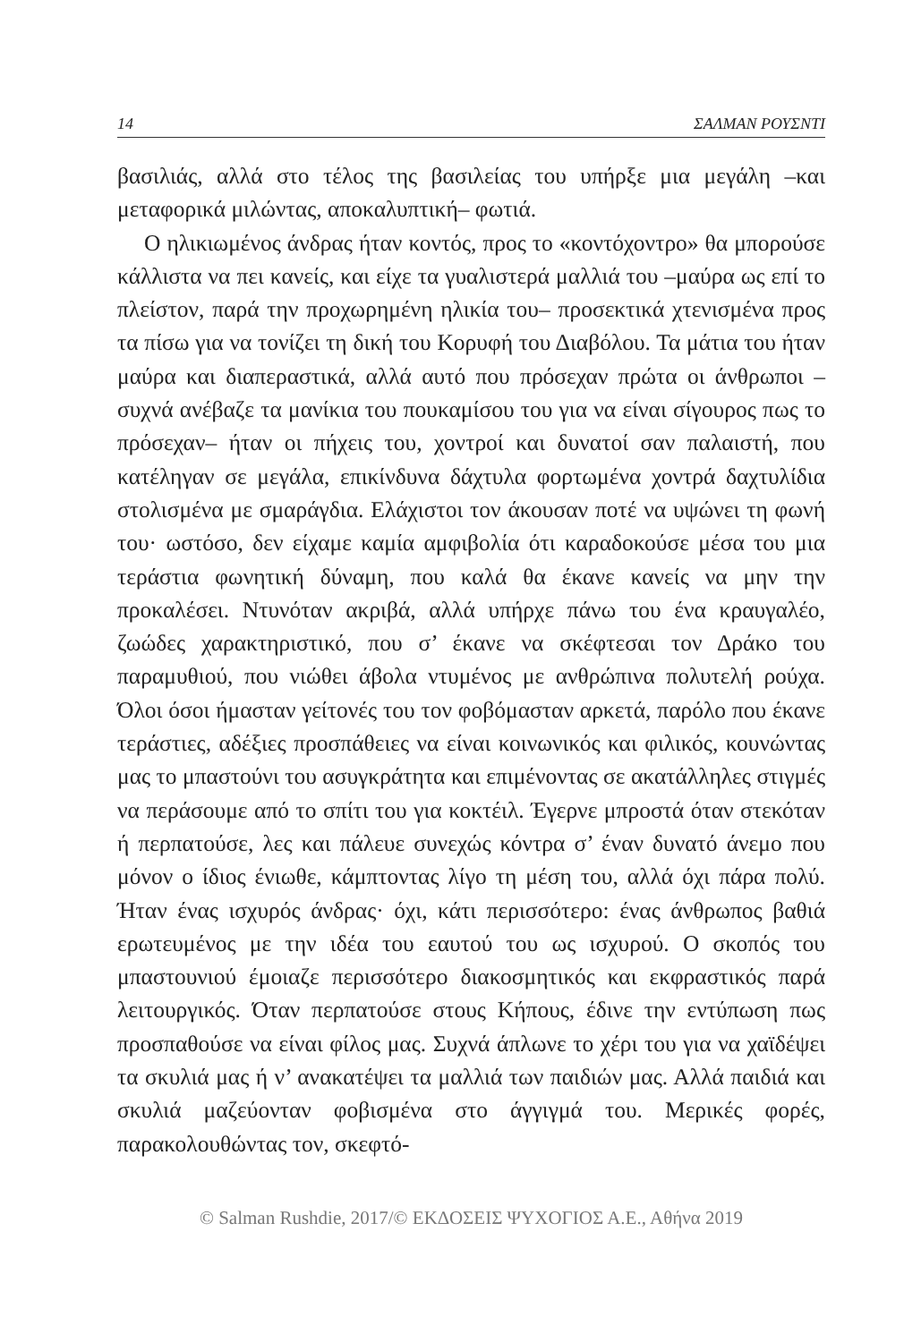14 ΣΑΛΜΑΝ ΡΟΥΣΝΤΙ
βασιλιάς, αλλά στο τέλος της βασιλείας του υπήρξε μια μεγάλη –και μεταφορικά μιλώντας, αποκαλυπτική– φωτιά.
Ο ηλικιωμένος άνδρας ήταν κοντός, προς το «κοντόχοντρο» θα μπορούσε κάλλιστα να πει κανείς, και είχε τα γυαλιστερά μαλλιά του –μαύρα ως επί το πλείστον, παρά την προχωρημένη ηλικία του– προσεκτικά χτενισμένα προς τα πίσω για να τονίζει τη δική του Κορυφή του Διαβόλου. Τα μάτια του ήταν μαύρα και διαπεραστικά, αλλά αυτό που πρόσεχαν πρώτα οι άνθρωποι –συχνά ανέβαζε τα μανίκια του πουκαμίσου του για να είναι σίγουρος πως το πρόσεχαν– ήταν οι πήχεις του, χοντροί και δυνατοί σαν παλαιστή, που κατέληγαν σε μεγάλα, επικίνδυνα δάχτυλα φορτωμένα χοντρά δαχτυλίδια στολισμένα με σμαράγδια. Ελάχιστοι τον άκουσαν ποτέ να υψώνει τη φωνή του· ωστόσο, δεν είχαμε καμία αμφιβολία ότι καραδοκούσε μέσα του μια τεράστια φωνητική δύναμη, που καλά θα έκανε κανείς να μην την προκαλέσει. Ντυνόταν ακριβά, αλλά υπήρχε πάνω του ένα κραυγαλέο, ζωώδες χαρακτηριστικό, που σ’ έκανε να σκέφτεσαι τον Δράκο του παραμυθιού, που νιώθει άβολα ντυμένος με ανθρώπινα πολυτελή ρούχα. Όλοι όσοι ήμασταν γείτονές του τον φοβόμασταν αρκετά, παρόλο που έκανε τεράστιες, αδέξιες προσπάθειες να είναι κοινωνικός και φιλικός, κουνώντας μας το μπαστούνι του ασυγκράτητα και επιμένοντας σε ακατάλληλες στιγμές να περάσουμε από το σπίτι του για κοκτέιλ. Έγερνε μπροστά όταν στεκόταν ή περπατούσε, λες και πάλευε συνεχώς κόντρα σ’ έναν δυνατό άνεμο που μόνον ο ίδιος ένιωθε, κάμπτοντας λίγο τη μέση του, αλλά όχι πάρα πολύ. Ήταν ένας ισχυρός άνδρας· όχι, κάτι περισσότερο: ένας άνθρωπος βαθιά ερωτευμένος με την ιδέα του εαυτού του ως ισχυρού. Ο σκοπός του μπαστουνιού έμοιαζε περισσότερο διακοσμητικός και εκφραστικός παρά λειτουργικός. Όταν περπατούσε στους Κήπους, έδινε την εντύπωση πως προσπαθούσε να είναι φίλος μας. Συχνά άπλωνε το χέρι του για να χαϊδέψει τα σκυλιά μας ή ν’ ανακατέψει τα μαλλιά των παιδιών μας. Αλλά παιδιά και σκυλιά μαζεύονταν φοβισμένα στο άγγιγμά του. Μερικές φορές, παρακολουθώντας τον, σκεφτό-
© Salman Rushdie, 2017/© ΕΚΔΟΣΕΙΣ ΨΥΧΟΓΙΟΣ Α.Ε., Αθήνα 2019